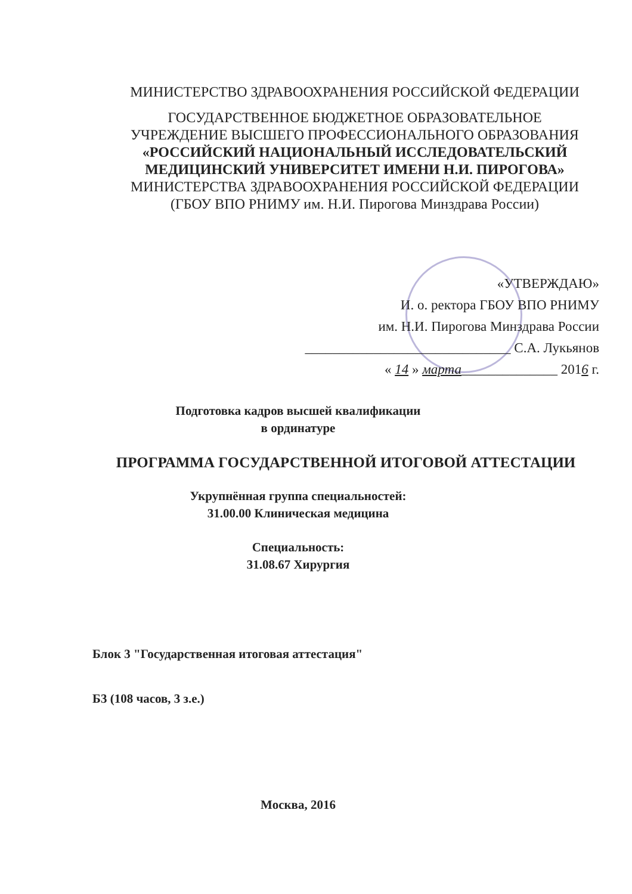МИНИСТЕРСТВО ЗДРАВООХРАНЕНИЯ РОССИЙСКОЙ ФЕДЕРАЦИИ
ГОСУДАРСТВЕННОЕ БЮДЖЕТНОЕ ОБРАЗОВАТЕЛЬНОЕ
УЧРЕЖДЕНИЕ ВЫСШЕГО ПРОФЕССИОНАЛЬНОГО ОБРАЗОВАНИЯ
«РОССИЙСКИЙ НАЦИОНАЛЬНЫЙ ИССЛЕДОВАТЕЛЬСКИЙ
МЕДИЦИНСКИЙ УНИВЕРСИТЕТ ИМЕНИ Н.И. ПИРОГОВА»
МИНИСТЕРСТВА ЗДРАВООХРАНЕНИЯ РОССИЙСКОЙ ФЕДЕРАЦИИ
(ГБОУ ВПО РНИМУ им. Н.И. Пирогова Минздрава России)
«УТВЕРЖДАЮ»
И. о. ректора ГБОУ ВПО РНИМУ
им. Н.И. Пирогова Минздрава России
______________________________ С.А. Лукьянов
« 14 » марта______________ 2016 г.
Подготовка кадров высшей квалификации
в ординатуре
ПРОГРАММА ГОСУДАРСТВЕННОЙ ИТОГОВОЙ АТТЕСТАЦИИ
Укрупнённая группа специальностей:
31.00.00 Клиническая медицина
Специальность:
31.08.67 Хирургия
Блок 3 "Государственная итоговая аттестация"
Б3 (108 часов, 3 з.е.)
Москва, 2016